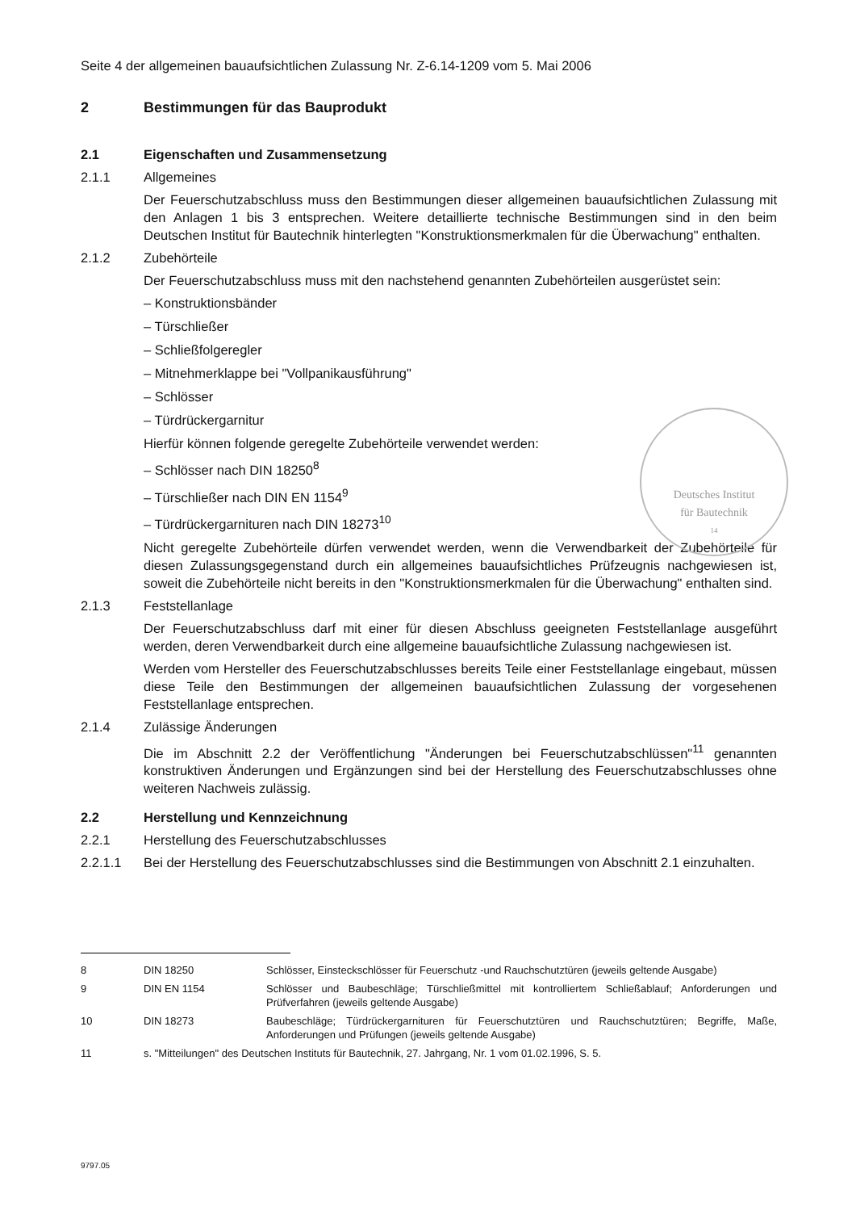Seite 4 der allgemeinen bauaufsichtlichen Zulassung Nr. Z-6.14-1209 vom 5. Mai 2006
2 Bestimmungen für das Bauprodukt
2.1 Eigenschaften und Zusammensetzung
2.1.1 Allgemeines
Der Feuerschutzabschluss muss den Bestimmungen dieser allgemeinen bauaufsichtlichen Zulassung mit den Anlagen 1 bis 3 entsprechen. Weitere detaillierte technische Bestimmungen sind in den beim Deutschen Institut für Bautechnik hinterlegten "Konstruktionsmerkmalen für die Überwachung" enthalten.
2.1.2 Zubehörteile
Der Feuerschutzabschluss muss mit den nachstehend genannten Zubehörteilen ausgerüstet sein:
– Konstruktionsbänder
– Türschließer
– Schließfolgeregler
– Mitnehmerklappe bei "Vollpanikausführung"
– Schlösser
– Türdrückergarnitur
Hierfür können folgende geregelte Zubehörteile verwendet werden:
– Schlösser nach DIN 18250<sup>8</sup>
– Türschließer nach DIN EN 1154<sup>9</sup>
– Türdrückergarnituren nach DIN 18273<sup>10</sup>
Nicht geregelte Zubehörteile dürfen verwendet werden, wenn die Verwendbarkeit der Zubehörteile für diesen Zulassungsgegenstand durch ein allgemeines bauaufsichtliches Prüfzeugnis nachgewiesen ist, soweit die Zubehörteile nicht bereits in den "Konstruktionsmerkmalen für die Überwachung" enthalten sind.
2.1.3 Feststellanlage
Der Feuerschutzabschluss darf mit einer für diesen Abschluss geeigneten Feststellanlage ausgeführt werden, deren Verwendbarkeit durch eine allgemeine bauaufsichtliche Zulassung nachgewiesen ist.
Werden vom Hersteller des Feuerschutzabschlusses bereits Teile einer Feststellanlage eingebaut, müssen diese Teile den Bestimmungen der allgemeinen bauaufsichtlichen Zulassung der vorgesehenen Feststellanlage entsprechen.
2.1.4 Zulässige Änderungen
Die im Abschnitt 2.2 der Veröffentlichung "Änderungen bei Feuerschutzabschlüssen"<sup>11</sup> genannten konstruktiven Änderungen und Ergänzungen sind bei der Herstellung des Feuerschutzabschlusses ohne weiteren Nachweis zulässig.
2.2 Herstellung und Kennzeichnung
2.2.1 Herstellung des Feuerschutzabschlusses
2.2.1.1 Bei der Herstellung des Feuerschutzabschlusses sind die Bestimmungen von Abschnitt 2.1 einzuhalten.
Deutsches Institut
für Bautechnik
14
8 DIN 18250 Schlösser, Einsteckschlösser für Feuerschutz -und Rauchschutztüren (jeweils geltende Ausgabe)
9 DIN EN 1154 Schlösser und Baubeschläge; Türschließmittel mit kontrolliertem Schließablauf; Anforderungen und Prüfverfahren (jeweils geltende Ausgabe)
10 DIN 18273 Baubeschläge; Türdrückergarnituren für Feuerschutztüren und Rauchschutztüren; Begriffe, Maße, Anforderungen und Prüfungen (jeweils geltende Ausgabe)
11 s. "Mitteilungen" des Deutschen Instituts für Bautechnik, 27. Jahrgang, Nr. 1 vom 01.02.1996, S. 5.
9797.05